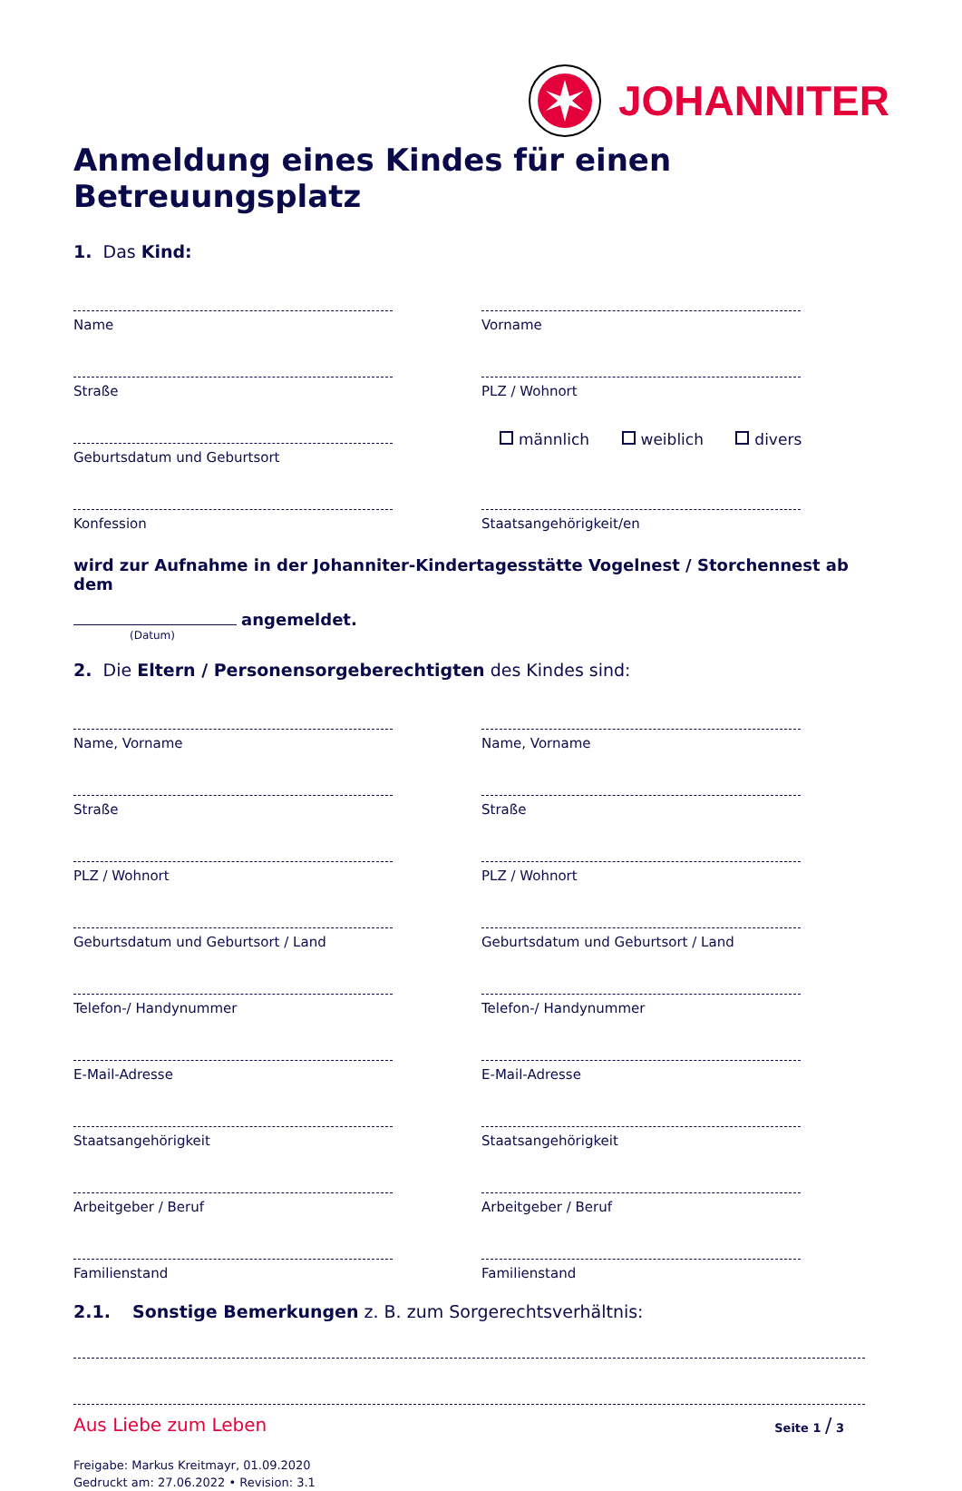JOHANNITER
Anmeldung eines Kindes für einen Betreuungsplatz
1. Das Kind:
Name
Vorname
Straße
PLZ / Wohnort
Geburtsdatum und Geburtsort
männlich weiblich divers
Konfession
Staatsangehörigkeit/en
wird zur Aufnahme in der Johanniter-Kindertagesstätte Vogelnest / Storchennest ab dem
angemeldet.
(Datum)
2. Die Eltern / Personensorgeberechtigten des Kindes sind:
Name, Vorname
Name, Vorname
Straße
Straße
PLZ / Wohnort
PLZ / Wohnort
Geburtsdatum und Geburtsort / Land
Geburtsdatum und Geburtsort / Land
Telefon-/ Handynummer
Telefon-/ Handynummer
E-Mail-Adresse
E-Mail-Adresse
Staatsangehörigkeit
Staatsangehörigkeit
Arbeitgeber / Beruf
Arbeitgeber / Beruf
Familienstand
Familienstand
2.1. Sonstige Bemerkungen z. B. zum Sorgerechtsverhältnis:
Aus Liebe zum Leben Seite 1 / 3
Freigabe: Markus Kreitmayr, 01.09.2020
Gedruckt am: 27.06.2022 • Revision: 3.1